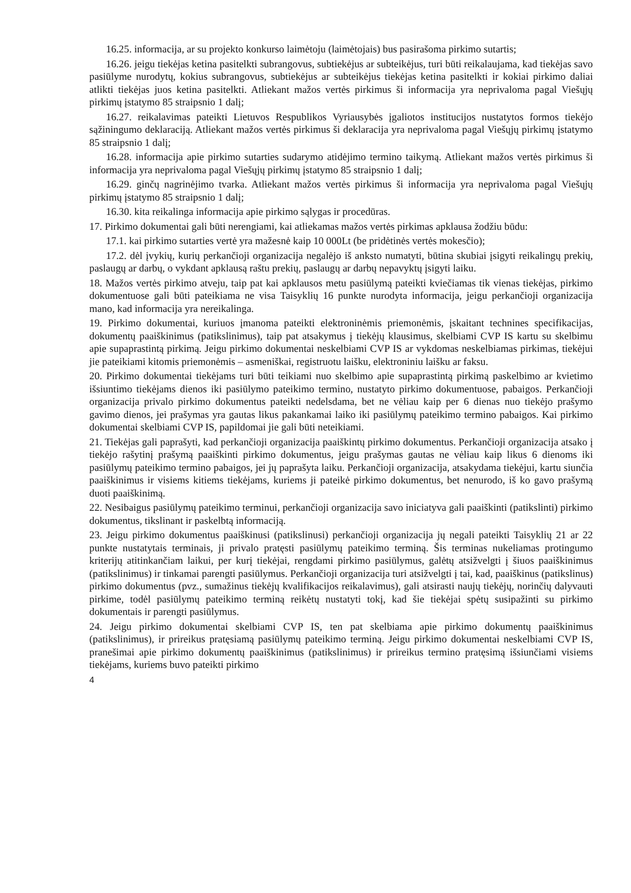16.25. informacija, ar su projekto konkurso laimėtoju (laimėtojais) bus pasirašoma pirkimo sutartis;
16.26. jeigu tiekėjas ketina pasitelkti subrangovus, subtiekėjus ar subteikėjus, turi būti reikalaujama, kad tiekėjas savo pasiūlyme nurodytų, kokius subrangovus, subtiekėjus ar subteikėjus tiekėjas ketina pasitelkti ir kokiai pirkimo daliai atlikti tiekėjas juos ketina pasitelkti. Atliekant mažos vertės pirkimus ši informacija yra neprivaloma pagal Viešųjų pirkimų įstatymo 85 straipsnio 1 dalį;
16.27. reikalavimas pateikti Lietuvos Respublikos Vyriausybės įgaliotos institucijos nustatytos formos tiekėjo sąžiningumo deklaraciją. Atliekant mažos vertės pirkimus ši deklaracija yra neprivaloma pagal Viešųjų pirkimų įstatymo 85 straipsnio 1 dalį;
16.28. informacija apie pirkimo sutarties sudarymo atidėjimo termino taikymą. Atliekant mažos vertės pirkimus ši informacija yra neprivaloma pagal Viešųjų pirkimų įstatymo 85 straipsnio 1 dalį;
16.29. ginčų nagrinėjimo tvarka. Atliekant mažos vertės pirkimus ši informacija yra neprivaloma pagal Viešųjų pirkimų įstatymo 85 straipsnio 1 dalį;
16.30. kita reikalinga informacija apie pirkimo sąlygas ir procedūras.
17. Pirkimo dokumentai gali būti nerengiami, kai atliekamas mažos vertės pirkimas apklausa žodžiu būdu:
17.1. kai pirkimo sutarties vertė yra mažesnė kaip 10 000Lt (be pridėtinės vertės mokesčio);
17.2. dėl įvykių, kurių perkančioji organizacija negalėjo iš anksto numatyti, būtina skubiai įsigyti reikalingų prekių, paslaugų ar darbų, o vykdant apklausą raštu prekių, paslaugų ar darbų nepavyktų įsigyti laiku.
18. Mažos vertės pirkimo atveju, taip pat kai apklausos metu pasiūlymą pateikti kviečiamas tik vienas tiekėjas, pirkimo dokumentuose gali būti pateikiama ne visa Taisyklių 16 punkte nurodyta informacija, jeigu perkančioji organizacija mano, kad informacija yra nereikalinga.
19. Pirkimo dokumentai, kuriuos įmanoma pateikti elektroninėmis priemonėmis, įskaitant technines specifikacijas, dokumentų paaiškinimus (patikslinimus), taip pat atsakymus į tiekėjų klausimus, skelbiami CVP IS kartu su skelbimu apie supaprastintą pirkimą. Jeigu pirkimo dokumentai neskelbiami CVP IS ar vykdomas neskelbiamas pirkimas, tiekėjui jie pateikiami kitomis priemonėmis – asmeniškai, registruotu laišku, elektroniniu laišku ar faksu.
20. Pirkimo dokumentai tiekėjams turi būti teikiami nuo skelbimo apie supaprastintą pirkimą paskelbimo ar kvietimo išsiuntimo tiekėjams dienos iki pasiūlymo pateikimo termino, nustatyto pirkimo dokumentuose, pabaigos. Perkančioji organizacija privalo pirkimo dokumentus pateikti nedelsdama, bet ne vėliau kaip per 6 dienas nuo tiekėjo prašymo gavimo dienos, jei prašymas yra gautas likus pakankamai laiko iki pasiūlymų pateikimo termino pabaigos. Kai pirkimo dokumentai skelbiami CVP IS, papildomai jie gali būti neteikiami.
21. Tiekėjas gali paprašyti, kad perkančioji organizacija paaiškintų pirkimo dokumentus. Perkančioji organizacija atsako į tiekėjo rašytinį prašymą paaiškinti pirkimo dokumentus, jeigu prašymas gautas ne vėliau kaip likus 6 dienoms iki pasiūlymų pateikimo termino pabaigos, jei jų paprašyta laiku. Perkančioji organizacija, atsakydama tiekėjui, kartu siunčia paaiškinimus ir visiems kitiems tiekėjams, kuriems ji pateikė pirkimo dokumentus, bet nenurodo, iš ko gavo prašymą duoti paaiškinimą.
22. Nesibaigus pasiūlymų pateikimo terminui, perkančioji organizacija savo iniciatyva gali paaiškinti (patikslinti) pirkimo dokumentus, tikslinant ir paskelbtą informaciją.
23. Jeigu pirkimo dokumentus paaiškinusi (patikslinusi) perkančioji organizacija jų negali pateikti Taisyklių 21 ar 22 punkte nustatytais terminais, ji privalo pratęsti pasiūlymų pateikimo terminą. Šis terminas nukeliamas protingumo kriterijų atitinkančiam laikui, per kurį tiekėjai, rengdami pirkimo pasiūlymus, galėtų atsižvelgti į šiuos paaiškinimus (patikslinimus) ir tinkamai parengti pasiūlymus. Perkančioji organizacija turi atsižvelgti į tai, kad, paaiškinus (patikslinus) pirkimo dokumentus (pvz., sumažinus tiekėjų kvalifikacijos reikalavimus), gali atsirasti naujų tiekėjų, norinčių dalyvauti pirkime, todėl pasiūlymų pateikimo terminą reikėtų nustatyti tokį, kad šie tiekėjai spėtų susipažinti su pirkimo dokumentais ir parengti pasiūlymus.
24. Jeigu pirkimo dokumentai skelbiami CVP IS, ten pat skelbiama apie pirkimo dokumentų paaiškinimus (patikslinimus), ir prireikus pratęsiamą pasiūlymų pateikimo terminą. Jeigu pirkimo dokumentai neskelbiami CVP IS, pranešimai apie pirkimo dokumentų paaiškinimus (patikslinimus) ir prireikus termino pratęsimą išsiunčiami visiems tiekėjams, kuriems buvo pateikti pirkimo
4